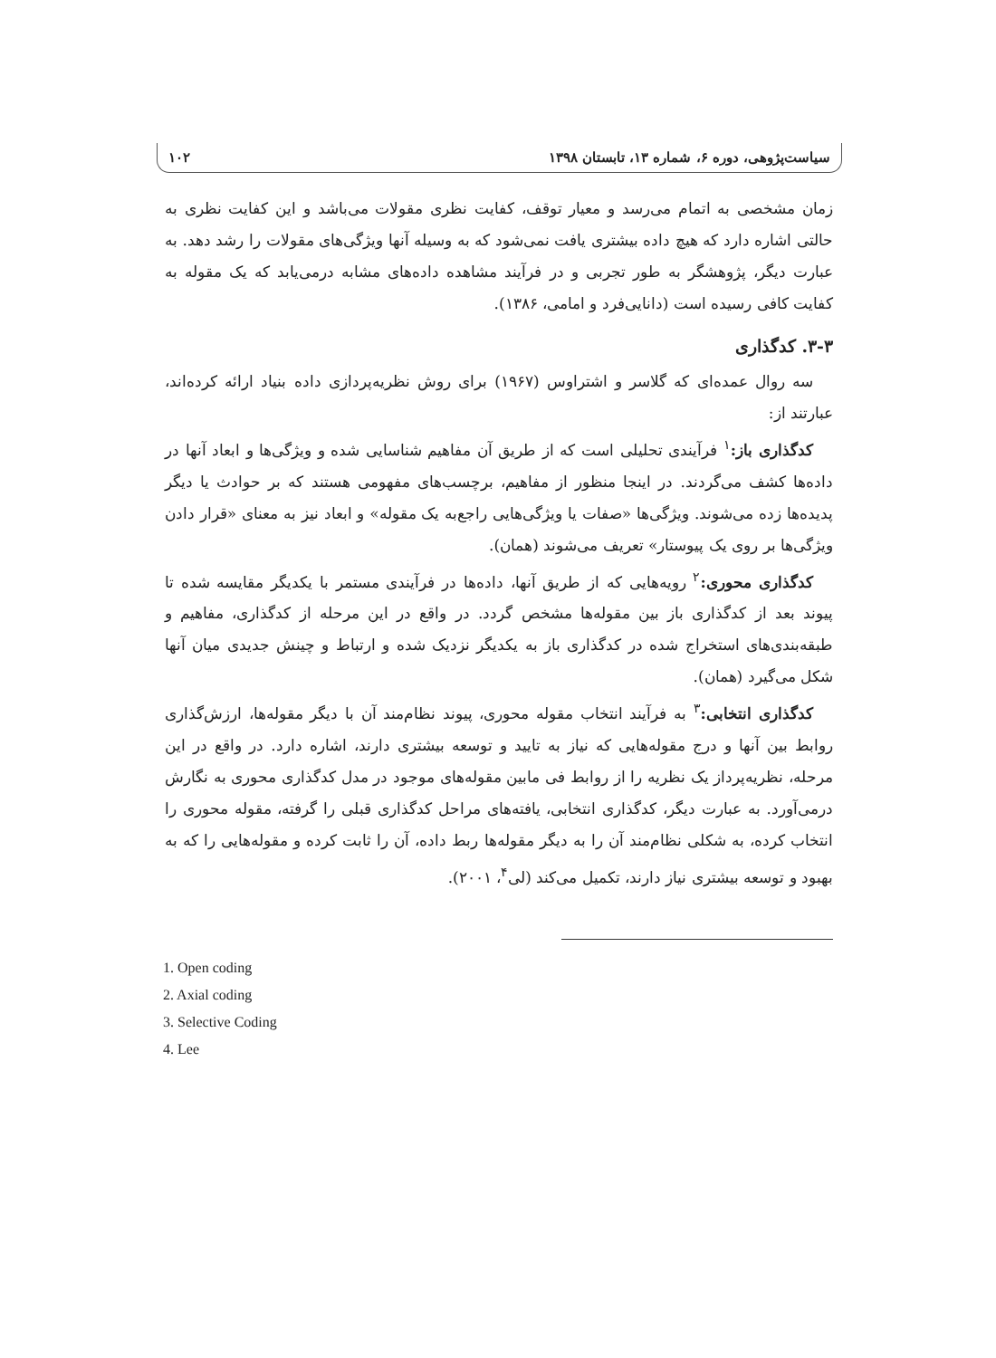سیاست‌پژوهی، دوره ۶، شماره ۱۳، تابستان ۱۳۹۸ ۱۰۲
زمان مشخصی به اتمام می‌رسد و معیار توقف، کفایت نظری مقولات می‌باشد و این کفایت نظری به حالتی اشاره دارد که هیچ داده بیشتری یافت نمی‌شود که به وسیله آنها ویژگی‌های مقولات را رشد دهد. به عبارت دیگر، پژوهشگر به طور تجربی و در فرآیند مشاهده داده‌های مشابه درمی‌یابد که یک مقوله به کفایت کافی رسیده است (دانایی‌فرد و امامی، ۱۳۸۶).
۳-۳. کدگذاری
سه روال عمده‌ای که گلاسر و اشتراوس (۱۹۶۷) برای روش نظریه‌پردازی داده بنیاد ارائه کرده‌اند، عبارتند از:
کدگذاری باز:<sup>۱</sup> فرآیندی تحلیلی است که از طریق آن مفاهیم شناسایی شده و ویژگی‌ها و ابعاد آنها در داده‌ها کشف می‌گردند. در اینجا منظور از مفاهیم، برچسب‌های مفهومی هستند که بر حوادث یا دیگر پدیده‌ها زده می‌شوند. ویژگی‌ها «صفات یا ویژگی‌هایی راجع‌به یک مقوله» و ابعاد نیز به معنای «قرار دادن ویژگی‌ها بر روی یک پیوستار» تعریف می‌شوند (همان).
کدگذاری محوری:<sup>۲</sup> رویه‌هایی که از طریق آنها، داده‌ها در فرآیندی مستمر با یکدیگر مقایسه شده تا پیوند بعد از کدگذاری باز بین مقوله‌ها مشخص گردد. در واقع در این مرحله از کدگذاری، مفاهیم و طبقه‌بندی‌های استخراج شده در کدگذاری باز به یکدیگر نزدیک شده و ارتباط و چینش جدیدی میان آنها شکل می‌گیرد (همان).
کدگذاری انتخابی:<sup>۳</sup> به فرآیند انتخاب مقوله محوری، پیوند نظام‌مند آن با دیگر مقوله‌ها، ارزش‌گذاری روابط بین آنها و درج مقوله‌هایی که نیاز به تایید و توسعه بیشتری دارند، اشاره دارد. در واقع در این مرحله، نظریه‌پرداز یک نظریه را از روابط فی مابین مقوله‌های موجود در مدل کدگذاری محوری به نگارش درمی‌آورد. به عبارت دیگر، کدگذاری انتخابی، یافته‌های مراحل کدگذاری قبلی را گرفته، مقوله محوری را انتخاب کرده، به شکلی نظام‌مند آن را به دیگر مقوله‌ها ربط داده، آن را ثابت کرده و مقوله‌هایی را که به بهبود و توسعه بیشتری نیاز دارند، تکمیل می‌کند (لی<sup>۴</sup>، ۲۰۰۱).
1. Open coding
2. Axial coding
3. Selective Coding
4. Lee